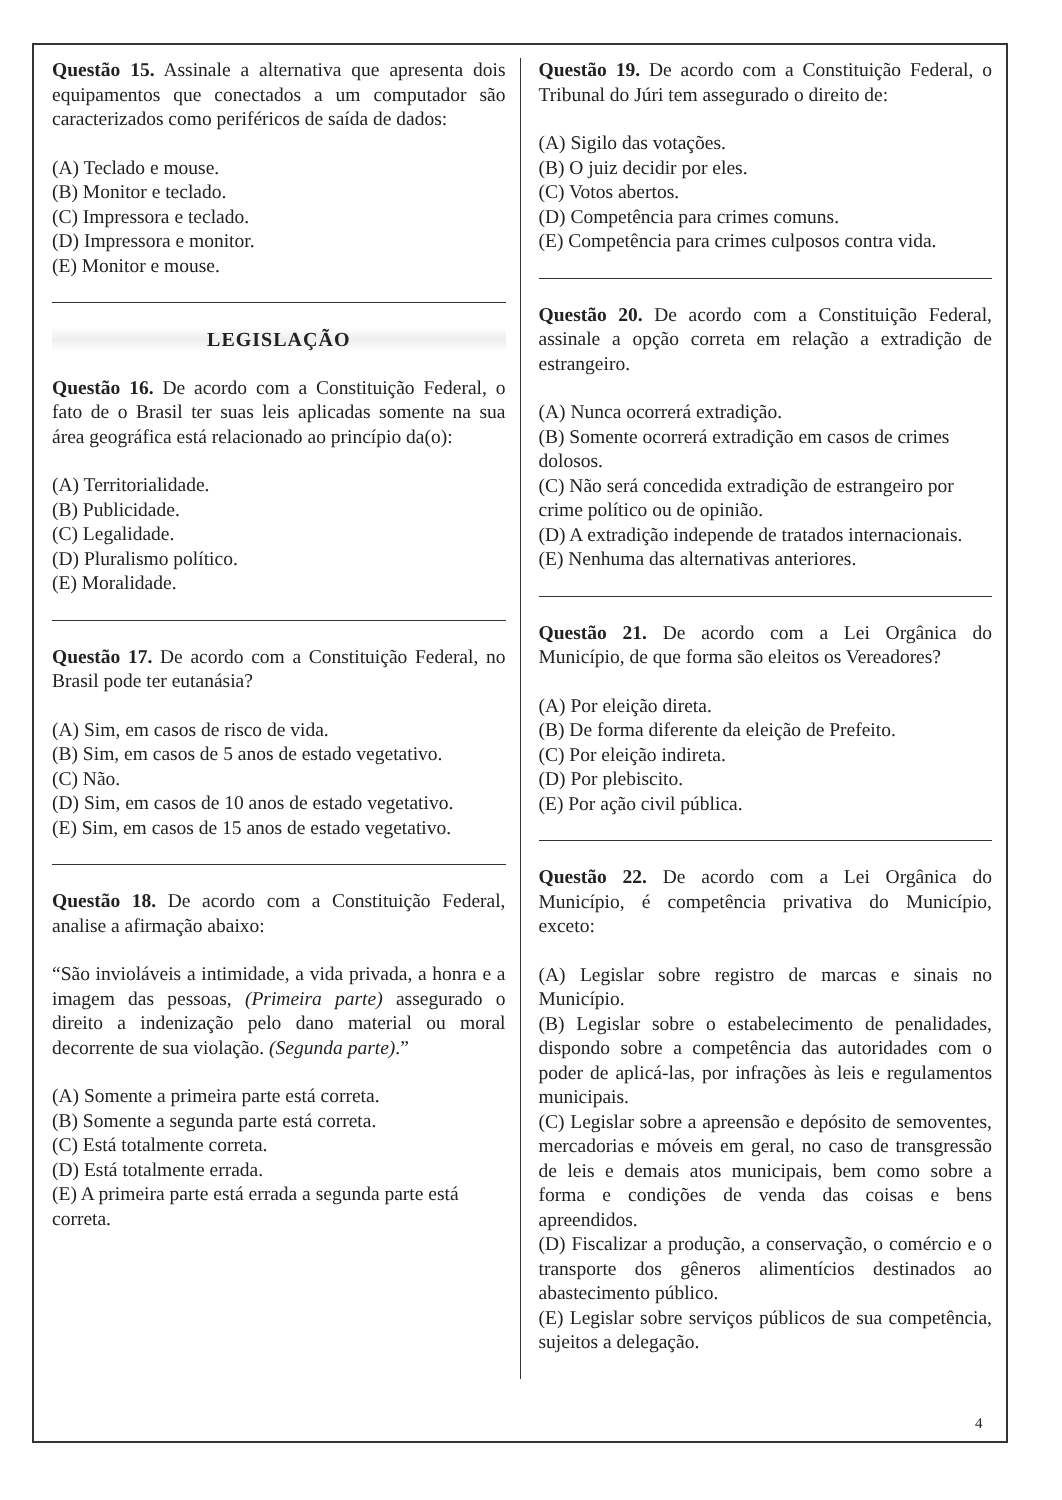Questão 15. Assinale a alternativa que apresenta dois equipamentos que conectados a um computador são caracterizados como periféricos de saída de dados:
(A) Teclado e mouse.
(B) Monitor e teclado.
(C) Impressora e teclado.
(D) Impressora e monitor.
(E) Monitor e mouse.
LEGISLAÇÃO
Questão 16. De acordo com a Constituição Federal, o fato de o Brasil ter suas leis aplicadas somente na sua área geográfica está relacionado ao princípio da(o):
(A) Territorialidade.
(B) Publicidade.
(C) Legalidade.
(D) Pluralismo político.
(E) Moralidade.
Questão 17. De acordo com a Constituição Federal, no Brasil pode ter eutanásia?
(A) Sim, em casos de risco de vida.
(B) Sim, em casos de 5 anos de estado vegetativo.
(C) Não.
(D) Sim, em casos de 10 anos de estado vegetativo.
(E) Sim, em casos de 15 anos de estado vegetativo.
Questão 18. De acordo com a Constituição Federal, analise a afirmação abaixo:
“São invioláveis a intimidade, a vida privada, a honra e a imagem das pessoas, (Primeira parte) assegurado o direito a indenização pelo dano material ou moral decorrente de sua violação. (Segunda parte).”
(A) Somente a primeira parte está correta.
(B) Somente a segunda parte está correta.
(C) Está totalmente correta.
(D) Está totalmente errada.
(E) A primeira parte está errada a segunda parte está correta.
Questão 19. De acordo com a Constituição Federal, o Tribunal do Júri tem assegurado o direito de:
(A) Sigilo das votações.
(B) O juiz decidir por eles.
(C) Votos abertos.
(D) Competência para crimes comuns.
(E) Competência para crimes culposos contra vida.
Questão 20. De acordo com a Constituição Federal, assinale a opção correta em relação a extradição de estrangeiro.
(A) Nunca ocorrerá extradição.
(B) Somente ocorrerá extradição em casos de crimes dolosos.
(C) Não será concedida extradição de estrangeiro por crime político ou de opinião.
(D) A extradição independe de tratados internacionais.
(E) Nenhuma das alternativas anteriores.
Questão 21. De acordo com a Lei Orgânica do Município, de que forma são eleitos os Vereadores?
(A) Por eleição direta.
(B) De forma diferente da eleição de Prefeito.
(C) Por eleição indireta.
(D) Por plebiscito.
(E) Por ação civil pública.
Questão 22. De acordo com a Lei Orgânica do Município, é competência privativa do Município, exceto:
(A) Legislar sobre registro de marcas e sinais no Município.
(B) Legislar sobre o estabelecimento de penalidades, dispondo sobre a competência das autoridades com o poder de aplicá-las, por infrações às leis e regulamentos municipais.
(C) Legislar sobre a apreensão e depósito de semoventes, mercadorias e móveis em geral, no caso de transgressão de leis e demais atos municipais, bem como sobre a forma e condições de venda das coisas e bens apreendidos.
(D) Fiscalizar a produção, a conservação, o comércio e o transporte dos gêneros alimentícios destinados ao abastecimento público.
(E) Legislar sobre serviços públicos de sua competência, sujeitos a delegação.
4